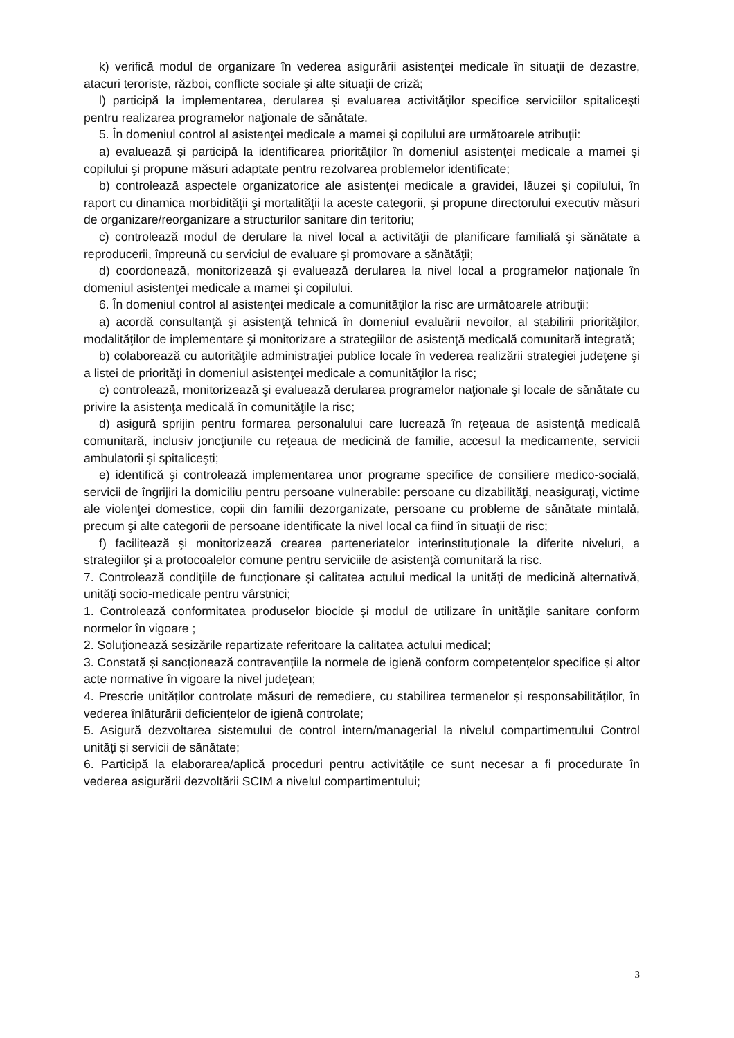k) verifică modul de organizare în vederea asigurării asistenţei medicale în situaţii de dezastre, atacuri teroriste, război, conflicte sociale şi alte situaţii de criză;
l) participă la implementarea, derularea şi evaluarea activităţilor specifice serviciilor spitaliceşti pentru realizarea programelor naţionale de sănătate.
5. În domeniul control al asistenţei medicale a mamei şi copilului are următoarele atribuţii:
a) evaluează şi participă la identificarea priorităţilor în domeniul asistenţei medicale a mamei şi copilului şi propune măsuri adaptate pentru rezolvarea problemelor identificate;
b) controlează aspectele organizatorice ale asistenţei medicale a gravidei, lăuzei şi copilului, în raport cu dinamica morbidităţii şi mortalităţii la aceste categorii, şi propune directorului executiv măsuri de organizare/reorganizare a structurilor sanitare din teritoriu;
c) controlează modul de derulare la nivel local a activităţii de planificare familială şi sănătate a reproducerii, împreună cu serviciul de evaluare şi promovare a sănătăţii;
d) coordonează, monitorizează şi evaluează derularea la nivel local a programelor naţionale în domeniul asistenţei medicale a mamei şi copilului.
6. În domeniul control al asistenţei medicale a comunităţilor la risc are următoarele atribuţii:
a) acordă consultanţă şi asistenţă tehnică în domeniul evaluării nevoilor, al stabilirii priorităţilor, modalităţilor de implementare şi monitorizare a strategiilor de asistenţă medicală comunitară integrată;
b) colaborează cu autorităţile administraţiei publice locale în vederea realizării strategiei judeţene şi a listei de priorităţi în domeniul asistenţei medicale a comunităţilor la risc;
c) controlează, monitorizează şi evaluează derularea programelor naţionale şi locale de sănătate cu privire la asistenţa medicală în comunităţile la risc;
d) asigură sprijin pentru formarea personalului care lucrează în reţeaua de asistenţă medicală comunitară, inclusiv joncţiunile cu reţeaua de medicină de familie, accesul la medicamente, servicii ambulatorii şi spitaliceşti;
e) identifică şi controlează implementarea unor programe specifice de consiliere medico-socială, servicii de îngrijiri la domiciliu pentru persoane vulnerabile: persoane cu dizabilităţi, neasiguraţi, victime ale violenţei domestice, copii din familii dezorganizate, persoane cu probleme de sănătate mintală, precum şi alte categorii de persoane identificate la nivel local ca fiind în situaţii de risc;
f) facilitează şi monitorizează crearea parteneriatelor interinstituţionale la diferite niveluri, a strategiilor şi a protocoalelor comune pentru serviciile de asistenţă comunitară la risc.
7. Controlează condițiile de funcționare și calitatea actului medical la unități de medicină alternativă, unități socio-medicale pentru vârstnici;
1. Controlează conformitatea produselor biocide și modul de utilizare în unitățile sanitare conform normelor în vigoare ;
2. Soluționează sesizările repartizate referitoare la calitatea actului medical;
3. Constată și sancționează contravențiile la normele de igienă conform competențelor specifice și altor acte normative în vigoare la nivel județean;
4. Prescrie unităților controlate măsuri de remediere, cu stabilirea termenelor și responsabilităților, în vederea înlăturării deficiențelor de igienă controlate;
5. Asigură dezvoltarea sistemului de control intern/managerial la nivelul compartimentului Control unități și servicii de sănătate;
6. Participă la elaborarea/aplică proceduri pentru activitățile ce sunt necesar a fi procedurate în vederea asigurării dezvoltării SCIM a nivelul compartimentului;
3